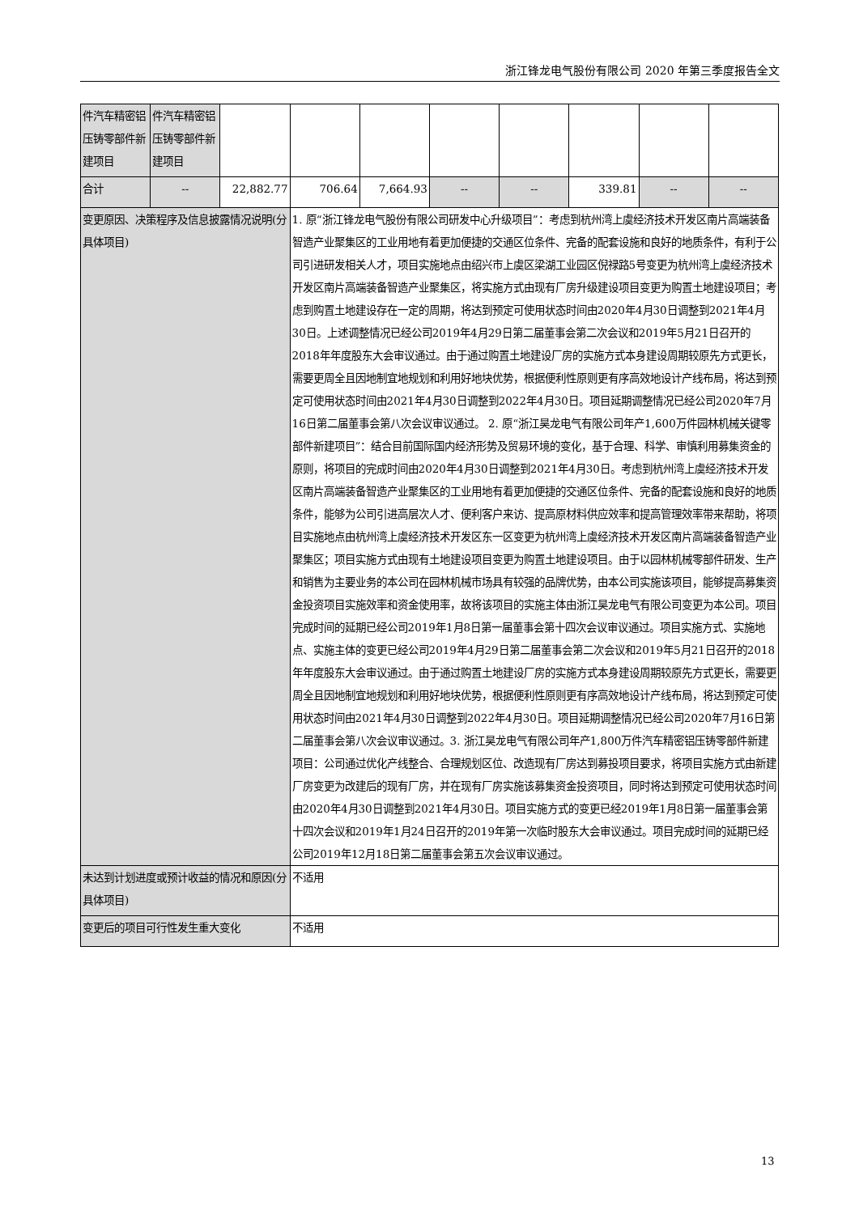浙江锋龙电气股份有限公司 2020 年第三季度报告全文
| 件汽车精密铝压铸零部件新建项目 | 件汽车精密铝压铸零部件新建项目 | | | | | | | | |
| 合计 | -- | 22,882.77 | 706.64 | 7,664.93 | -- | -- | 339.81 | -- | -- |
| 变更原因、决策程序及信息披露情况说明(分具体项目) | | | 1. 原“浙江锋龙电气股份有限公司研发中心升级项目”：考虑到杭州湾上虞经济技术开发区南片高端装备智造产业聚集区的工业用地有着更加便捷的交通区位条件、完备的配套设施和良好的地质条件，有利于公司引进研发相关人才，项目实施地点由绍兴市上虞区梁湖工业园区倪禄路5号变更为杭州湾上虞经济技术开发区南片高端装备智造产业聚集区，将实施方式由现有厂房升级建设项目变更为购置土地建设项目；考虑到购置土地建设存在一定的周期，将达到预定可使用状态时间由2020年4月30日调整到2021年4月30日。上述调整情况已经公司2019年4月29日第二届董事会第二次会议和2019年5月21日召开的2018年年度股东大会审议通过。由于通过购置土地建设厂房的实施方式本身建设周期较原先方式更长，需要更周全且因地制宜地规划和利用好地块优势，根据便利性原则更有序高效地设计产线布局，将达到预定可使用状态时间由2021年4月30日调整到2022年4月30日。项目延期调整情况已经公司2020年7月16日第二届董事会第八次会议审议通过。 2. 原“浙江昊龙电气有限公司年产1,600万件园林机械关键零部件新建项目”：结合目前国际国内经济形势及贸易环境的变化，基于合理、科学、审慎利用募集资金的原则，将项目的完成时间由2020年4月30日调整到2021年4月30日。考虑到杭州湾上虞经济技术开发区南片高端装备智造产业聚集区的工业用地有着更加便捷的交通区位条件、完备的配套设施和良好的地质条件，能够为公司引进高层次人才、便利客户来访、提高原材料供应效率和提高管理效率带来帮助，将项目实施地点由杭州湾上虞经济技术开发区东一区变更为杭州湾上虞经济技术开发区南片高端装备智造产业聚集区；项目实施方式由现有土地建设项目变更为购置土地建设项目。由于以园林机械零部件研发、生产和销售为主要业务的本公司在园林机械市场具有较强的品牌优势，由本公司实施该项目，能够提高募集资金投资项目实施效率和资金使用率，故将该项目的实施主体由浙江昊龙电气有限公司变更为本公司。项目完成时间的延期已经公司2019年1月8日第一届董事会第十四次会议审议通过。项目实施方式、实施地点、实施主体的变更已经公司2019年4月29日第二届董事会第二次会议和2019年5月21日召开的2018年年度股东大会审议通过。由于通过购置土地建设厂房的实施方式本身建设周期较原先方式更长，需要更周全且因地制宜地规划和利用好地块优势，根据便利性原则更有序高效地设计产线布局，将达到预定可使用状态时间由2021年4月30日调整到2022年4月30日。项目延期调整情况已经公司2020年7月16日第二届董事会第八次会议审议通过。3. 浙江昊龙电气有限公司年产1,800万件汽车精密铝压铸零部件新建项目：公司通过优化产线整合、合理规划区位、改造现有厂房达到募投项目要求，将项目实施方式由新建厂房变更为改建后的现有厂房，并在现有厂房实施该募集资金投资项目，同时将达到预定可使用状态时间由2020年4月30日调整到2021年4月30日。项目实施方式的变更已经2019年1月8日第一届董事会第十四次会议和2019年1月24日召开的2019年第一次临时股东大会审议通过。项目完成时间的延期已经公司2019年12月18日第二届董事会第五次会议审议通过。 | | | | | | |
| 未达到计划进度或预计收益的情况和原因(分具体项目) | | | 不适用 | | | | | | |
| 变更后的项目可行性发生重大变化 | | | 不适用 | | | | | | |
13